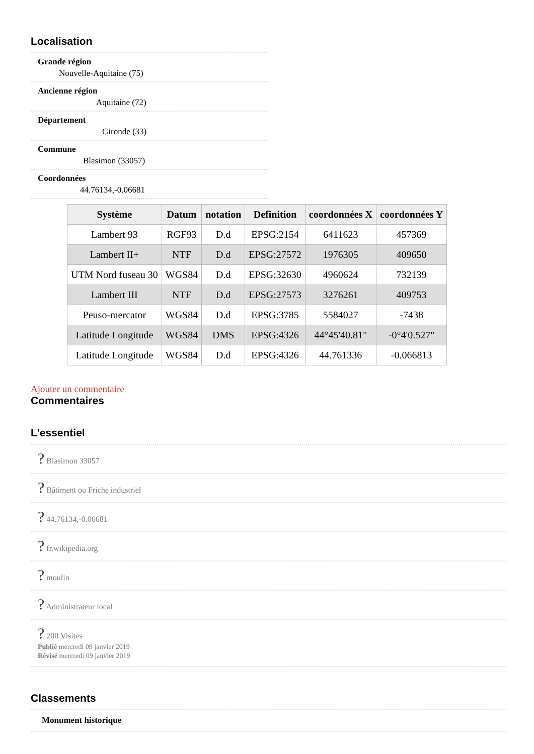Localisation
Grande région
Nouvelle-Aquitaine (75)
Ancienne région
Aquitaine (72)
Département
Gironde (33)
Commune
Blasimon (33057)
Coordonnées
44.76134,-0.06681
| Système | Datum | notation | Definition | coordonnées X | coordonnées Y |
| --- | --- | --- | --- | --- | --- |
| Lambert 93 | RGF93 | D.d | EPSG:2154 | 6411623 | 457369 |
| Lambert II+ | NTF | D.d | EPSG:27572 | 1976305 | 409650 |
| UTM Nord fuseau 30 | WGS84 | D.d | EPSG:32630 | 4960624 | 732139 |
| Lambert III | NTF | D.d | EPSG:27573 | 3276261 | 409753 |
| Peuso-mercator | WGS84 | D.d | EPSG:3785 | 5584027 | -7438 |
| Latitude Longitude | WGS84 | DMS | EPSG:4326 | 44°45'40.81" | -0°4'0.527" |
| Latitude Longitude | WGS84 | D.d | EPSG:4326 | 44.761336 | -0.066813 |
Ajouter un commentaire
Commentaires
L'essentiel
? Blasimon 33057
? Bâtiment ou Friche industriel
? 44.76134,-0.06681
? fr.wikipedia.org
? moulin
? Administrateur local
? 200 Visites
Publié mercredi 09 janvier 2019
Révisé mercredi 09 janvier 2019
Classements
Monument historique